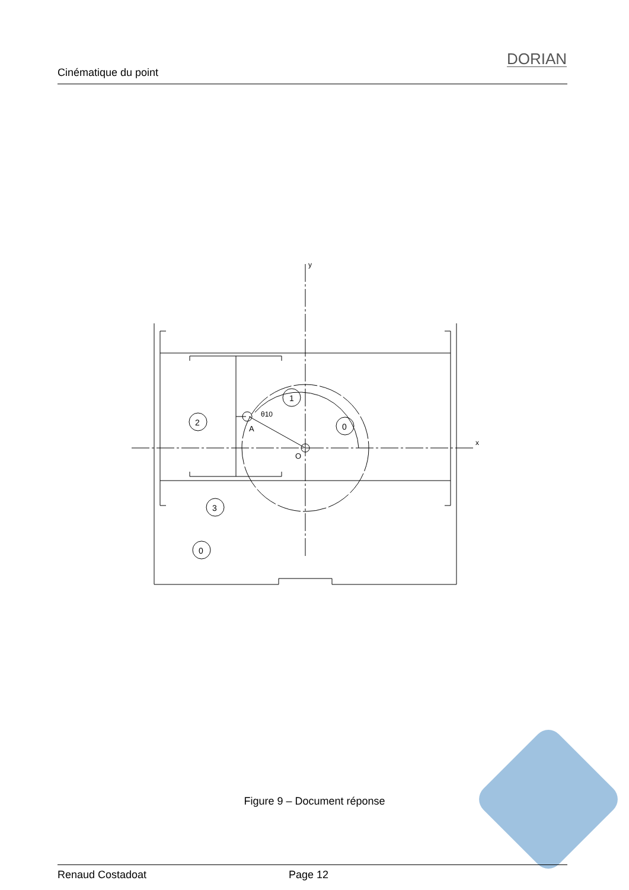Cinématique du point
DORIAN
2
1
0
3
0
A
O
θ10
y
x
Figure 9 – Document réponse
Renaud Costadoat Page 12